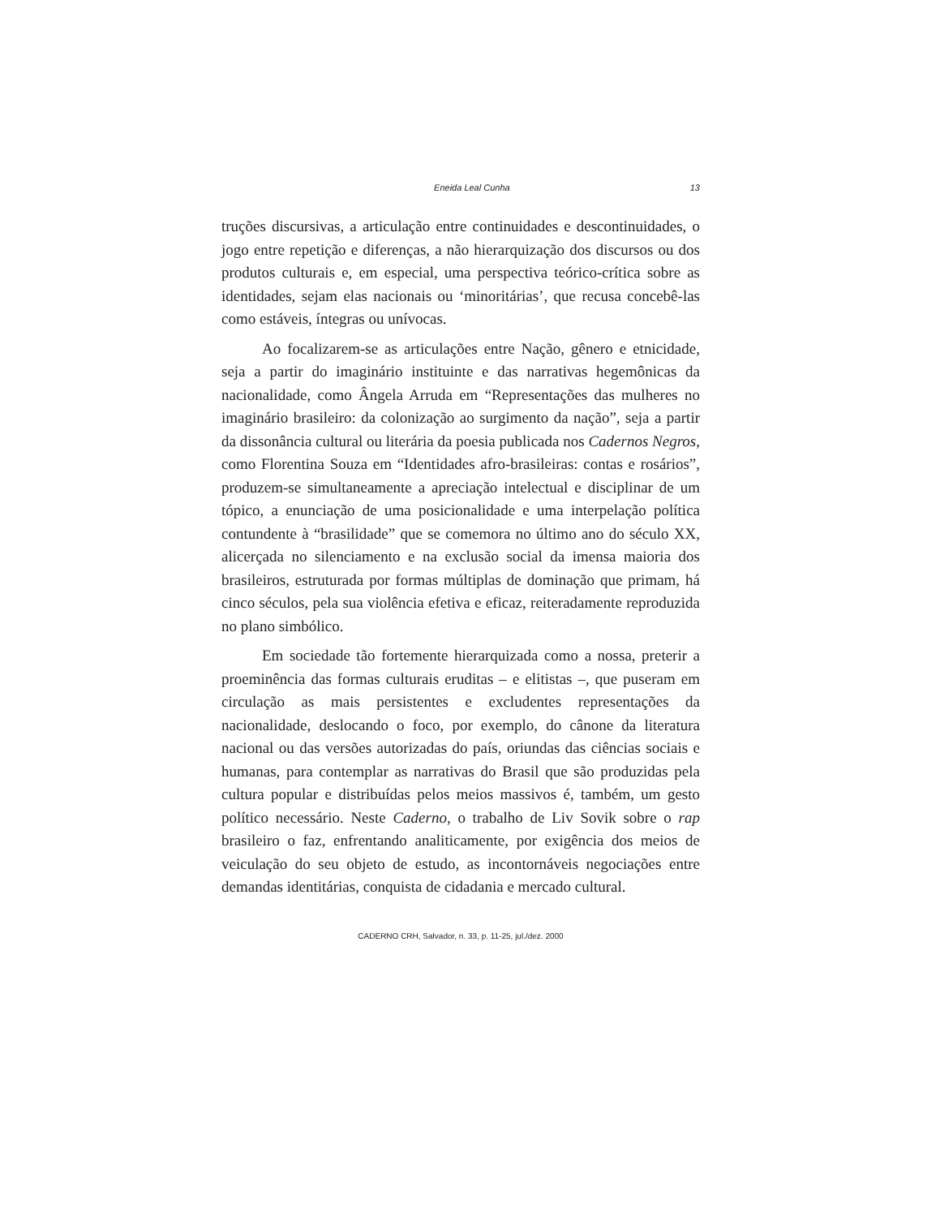Eneida Leal Cunha 13
truções discursivas, a articulação entre continuidades e descontinuidades, o jogo entre repetição e diferenças, a não hierarquização dos discursos ou dos produtos culturais e, em especial, uma perspectiva teórico-crítica sobre as identidades, sejam elas nacionais ou ‘minoritárias’, que recusa concebê-las como estáveis, íntegras ou unívocas.
Ao focalizarem-se as articulações entre Nação, gênero e etnicidade, seja a partir do imaginário instituinte e das narrativas hegemônicas da nacionalidade, como Ângela Arruda em “Representações das mulheres no imaginário brasileiro: da colonização ao surgimento da nação”, seja a partir da dissonância cultural ou literária da poesia publicada nos Cadernos Negros, como Florentina Souza em “Identidades afro-brasileiras: contas e rosários”, produzem-se simultaneamente a apreciação intelectual e disciplinar de um tópico, a enunciação de uma posicionalidade e uma interpelação política contundente à “brasilidade” que se comemora no último ano do século XX, alicerçada no silenciamento e na exclusão social da imensa maioria dos brasileiros, estruturada por formas múltiplas de dominação que primam, há cinco séculos, pela sua violência efetiva e eficaz, reiteradamente reproduzida no plano simbólico.
Em sociedade tão fortemente hierarquizada como a nossa, preterir a proeminência das formas culturais eruditas – e elitistas –, que puseram em circulação as mais persistentes e excludentes representações da nacionalidade, deslocando o foco, por exemplo, do cânone da literatura nacional ou das versões autorizadas do país, oriundas das ciências sociais e humanas, para contemplar as narrativas do Brasil que são produzidas pela cultura popular e distribuídas pelos meios massivos é, também, um gesto político necessário. Neste Caderno, o trabalho de Liv Sovik sobre o rap brasileiro o faz, enfrentando analiticamente, por exigência dos meios de veiculação do seu objeto de estudo, as incontornáveis negociações entre demandas identitárias, conquista de cidadania e mercado cultural.
CADERNO CRH, Salvador, n. 33, p. 11-25, jul./dez. 2000